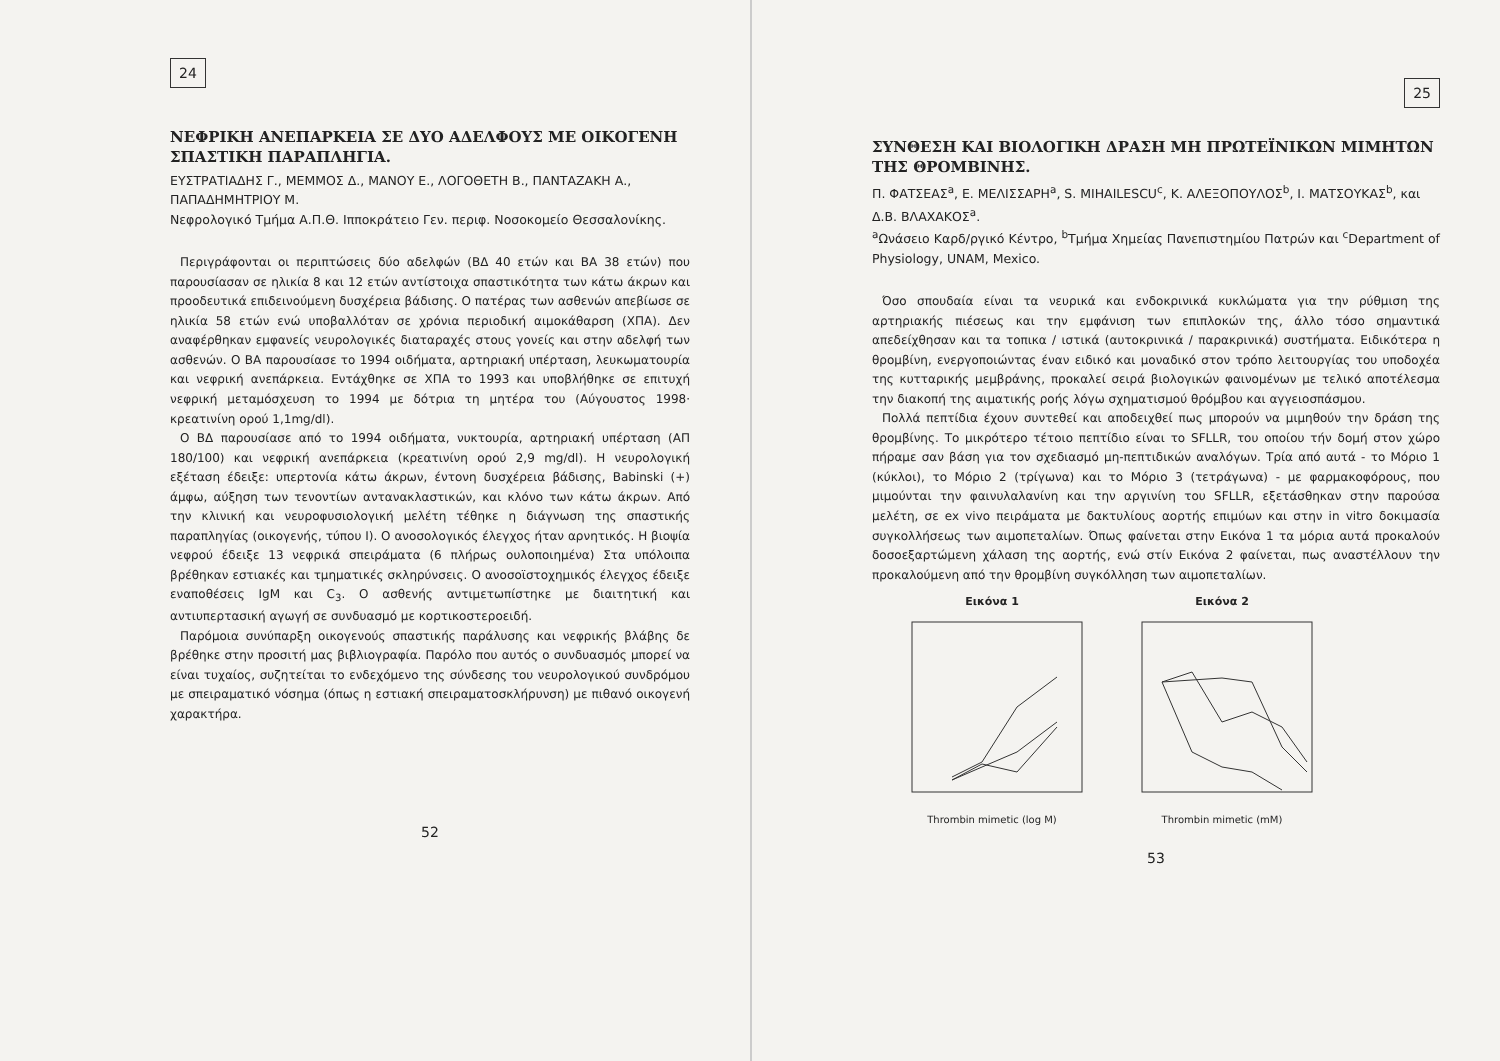24
ΝΕΦΡΙΚΗ ΑΝΕΠΑΡΚΕΙΑ ΣΕ ΔΥΟ ΑΔΕΛΦΟΥΣ ΜΕ ΟΙΚΟΓΕΝΗ ΣΠΑΣΤΙΚΗ ΠΑΡΑΠΛΗΓΙΑ.
ΕΥΣΤΡΑΤΙΑΔΗΣ Γ., ΜΕΜΜΟΣ Δ., ΜΑΝΟΥ Ε., ΛΟΓΟΘΕΤΗ Β., ΠΑΝΤΑΖΑΚΗ Α., ΠΑΠΑΔΗΜΗΤΡΙΟΥ Μ.
Νεφρολογικό Τμήμα Α.Π.Θ. Ιπποκράτειο Γεν. περιφ. Νοσοκομείο Θεσσαλονίκης.
Περιγράφονται οι περιπτώσεις δύο αδελφών (ΒΔ 40 ετών και ΒΑ 38 ετών) που παρουσίασαν σε ηλικία 8 και 12 ετών αντίστοιχα σπαστικότητα των κάτω άκρων και προοδευτικά επιδεινούμενη δυσχέρεια βάδισης. Ο πατέρας των ασθενών απεβίωσε σε ηλικία 58 ετών ενώ υποβαλλόταν σε χρόνια περιοδική αιμοκάθαρση (ΧΠΑ). Δεν αναφέρθηκαν εμφανείς νευρολογικές διαταραχές στους γονείς και στην αδελφή των ασθενών. Ο ΒΑ παρουσίασε το 1994 οιδήματα, αρτηριακή υπέρταση, λευκωματουρία και νεφρική ανεπάρκεια. Εντάχθηκε σε ΧΠΑ το 1993 και υποβλήθηκε σε επιτυχή νεφρική μεταμόσχευση το 1994 με δότρια τη μητέρα του (Αύγουστος 1998· κρεατινίνη ορού 1,1mg/dl).
Ο ΒΔ παρουσίασε από το 1994 οιδήματα, νυκτουρία, αρτηριακή υπέρταση (ΑΠ 180/100) και νεφρική ανεπάρκεια (κρεατινίνη ορού 2,9 mg/dl). Η νευρολογική εξέταση έδειξε: υπερτονία κάτω άκρων, έντονη δυσχέρεια βάδισης, Babinski (+) άμφω, αύξηση των τενοντίων αντανακλαστικών, και κλόνο των κάτω άκρων. Από την κλινική και νευροφυσιολογική μελέτη τέθηκε η διάγνωση της σπαστικής παραπληγίας (οικογενής, τύπου Ι). Ο ανοσολογικός έλεγχος ήταν αρνητικός. Η βιοψία νεφρού έδειξε 13 νεφρικά σπειράματα (6 πλήρως ουλοποιημένα) Στα υπόλοιπα βρέθηκαν εστιακές και τμηματικές σκληρύνσεις. Ο ανοσοϊστοχημικός έλεγχος έδειξε εναποθέσεις IgM και C<sub>3</sub>. Ο ασθενής αντιμετωπίστηκε με διαιτητική και αντιυπερτασική αγωγή σε συνδυασμό με κορτικοστεροειδή.
Παρόμοια συνύπαρξη οικογενούς σπαστικής παράλυσης και νεφρικής βλάβης δε βρέθηκε στην προσιτή μας βιβλιογραφία. Παρόλο που αυτός ο συνδυασμός μπορεί να είναι τυχαίος, συζητείται το ενδεχόμενο της σύνδεσης του νευρολογικού συνδρόμου με σπειραματικό νόσημα (όπως η εστιακή σπειραματοσκλήρυνση) με πιθανό οικογενή χαρακτήρα.
52
25
ΣΥΝΘΕΣΗ ΚΑΙ ΒΙΟΛΟΓΙΚΗ ΔΡΑΣΗ ΜΗ ΠΡΩΤΕΪΝΙΚΩΝ ΜΙΜΗΤΩΝ ΤΗΣ ΘΡΟΜΒΙΝΗΣ.
Π. ΦΑΤΣΕΑΣ<sup>a</sup>, Ε. ΜΕΛΙΣΣΑΡΗ<sup>a</sup>, S. MIHAILESCU<sup>c</sup>, Κ. ΑΛΕΞΟΠΟΥΛΟΣ<sup>b</sup>, Ι. ΜΑΤΣΟΥΚΑΣ<sup>b</sup>, και Δ.Β. ΒΛΑΧΑΚΟΣ<sup>a</sup>.
<sup>a</sup> Ωνάσειο Καρδ/ργικό Κέντρο, <sup>b</sup>Τμήμα Χημείας Πανεπιστημίου Πατρών και <sup>c</sup>Department of Physiology, UNAM, Mexico.
Όσο σπουδαία είναι τα νευρικά και ενδοκρινικά κυκλώματα για την ρύθμιση της αρτηριακής πιέσεως και την εμφάνιση των επιπλοκών της, άλλο τόσο σημαντικά απεδείχθησαν και τα τοπικα / ιστικά (αυτοκρινικά / παρακρινικά) συστήματα. Ειδικότερα η θρομβίνη, ενεργοποιώντας έναν ειδικό και μοναδικό στον τρόπο λειτουργίας του υποδοχέα της κυτταρικής μεμβράνης, προκαλεί σειρά βιολογικών φαινομένων με τελικό αποτέλεσμα την διακοπή της αιματικής ροής λόγω σχηματισμού θρόμβου και αγγειοσπάσμου.
Πολλά πεπτίδια έχουν συντεθεί και αποδειχθεί πως μπορούν να μιμηθούν την δράση της θρομβίνης. Το μικρότερο τέτοιο πεπτίδιο είναι το SFLLR, του οποίου τήν δομή στον χώρο πήραμε σαν βάση για τον σχεδιασμό μη-πεπτιδικών αναλόγων. Τρία από αυτά - το Μόριο 1 (κύκλοι), το Μόριο 2 (τρίγωνα) και το Μόριο 3 (τετράγωνα) - με φαρμακοφόρους, που μιμούνται την φαινυλαλανίνη και την αργινίνη του SFLLR, εξετάσθηκαν στην παρούσα μελέτη, σε ex vivo πειράματα με δακτυλίους αορτής επιμύων και στην in vitro δοκιμασία συγκολλήσεως των αιμοπεταλίων. Όπως φαίνεται στην Εικόνα 1 τα μόρια αυτά προκαλούν δοσοεξαρτώμενη χάλαση της αορτής, ενώ στίν Εικόνα 2 φαίνεται, πως αναστέλλουν την προκαλούμενη από την θρομβίνη συγκόλληση των αιμοπεταλίων.
Εικόνα 1
Thrombin mimetic (log M)
Εικόνα 2
Thrombin mimetic (mM)
53